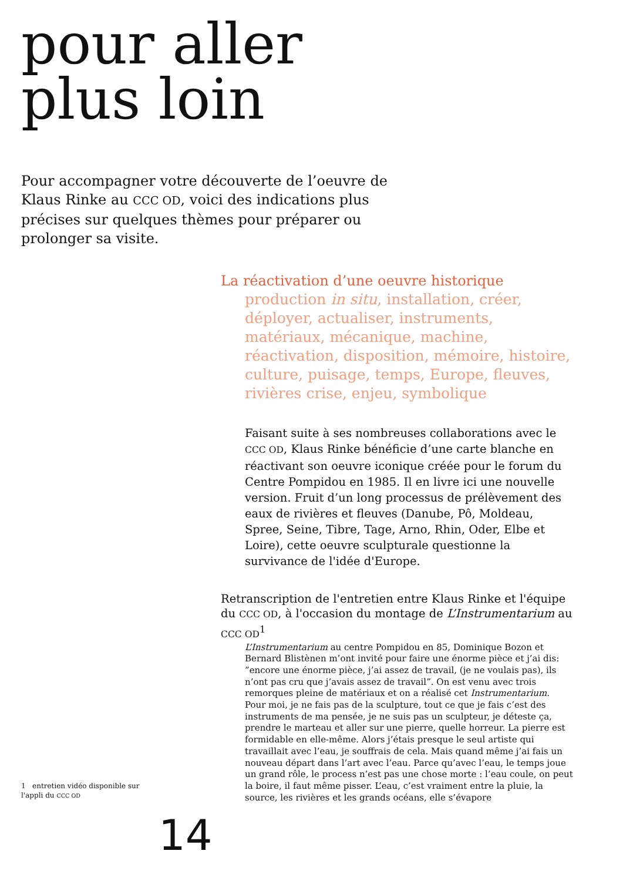pour aller
plus loin
Pour accompagner votre découverte de l’oeuvre de Klaus Rinke au CCC OD, voici des indications plus précises sur quelques thèmes pour préparer ou prolonger sa visite.
La réactivation d’une oeuvre historique
production in situ, installation, créer, déployer, actualiser, instruments, matériaux, mécanique, machine, réactivation, disposition, mémoire, histoire, culture, puisage, temps, Europe, fleuves, rivières crise, enjeu, symbolique
Faisant suite à ses nombreuses collaborations avec le CCC OD, Klaus Rinke bénéficie d’une carte blanche en réactivant son oeuvre iconique créée pour le forum du Centre Pompidou en 1985. Il en livre ici une nouvelle version. Fruit d’un long processus de prélèvement des eaux de rivières et fleuves (Danube, Pô, Moldeau, Spree, Seine, Tibre, Tage, Arno, Rhin, Oder, Elbe et Loire), cette oeuvre sculpturale questionne la survivance de l'idée d'Europe.
Retranscription de l'entretien entre Klaus Rinke et l'équipe du CCC OD, à l'occasion du montage de L’Instrumentarium au CCC OD<sup>1</sup>
L’Instrumentarium au centre Pompidou en 85, Dominique Bozon et Bernard Blistènen m’ont invité pour faire une énorme pièce et j’ai dis: ”encore une énorme pièce, j’ai assez de travail, (je ne voulais pas), ils n’ont pas cru que j’avais assez de travail”. On est venu avec trois remorques pleine de matériaux et on a réalisé cet Instrumentarium. Pour moi, je ne fais pas de la sculpture, tout ce que je fais c’est des instruments de ma pensée, je ne suis pas un sculpteur, je déteste ça, prendre le marteau et aller sur une pierre, quelle horreur. La pierre est formidable en elle-même. Alors j’étais presque le seul artiste qui travaillait avec l’eau, je souffrais de cela. Mais quand même j’ai fais un nouveau départ dans l’art avec l’eau. Parce qu’avec l’eau, le temps joue un grand rôle, le process n’est pas une chose morte : l’eau coule, on peut la boire, il faut même pisser. L’eau, c’est vraiment entre la pluie, la source, les rivières et les grands océans, elle s’évapore
1 entretien vidéo disponible sur l'appli du CCC OD
14